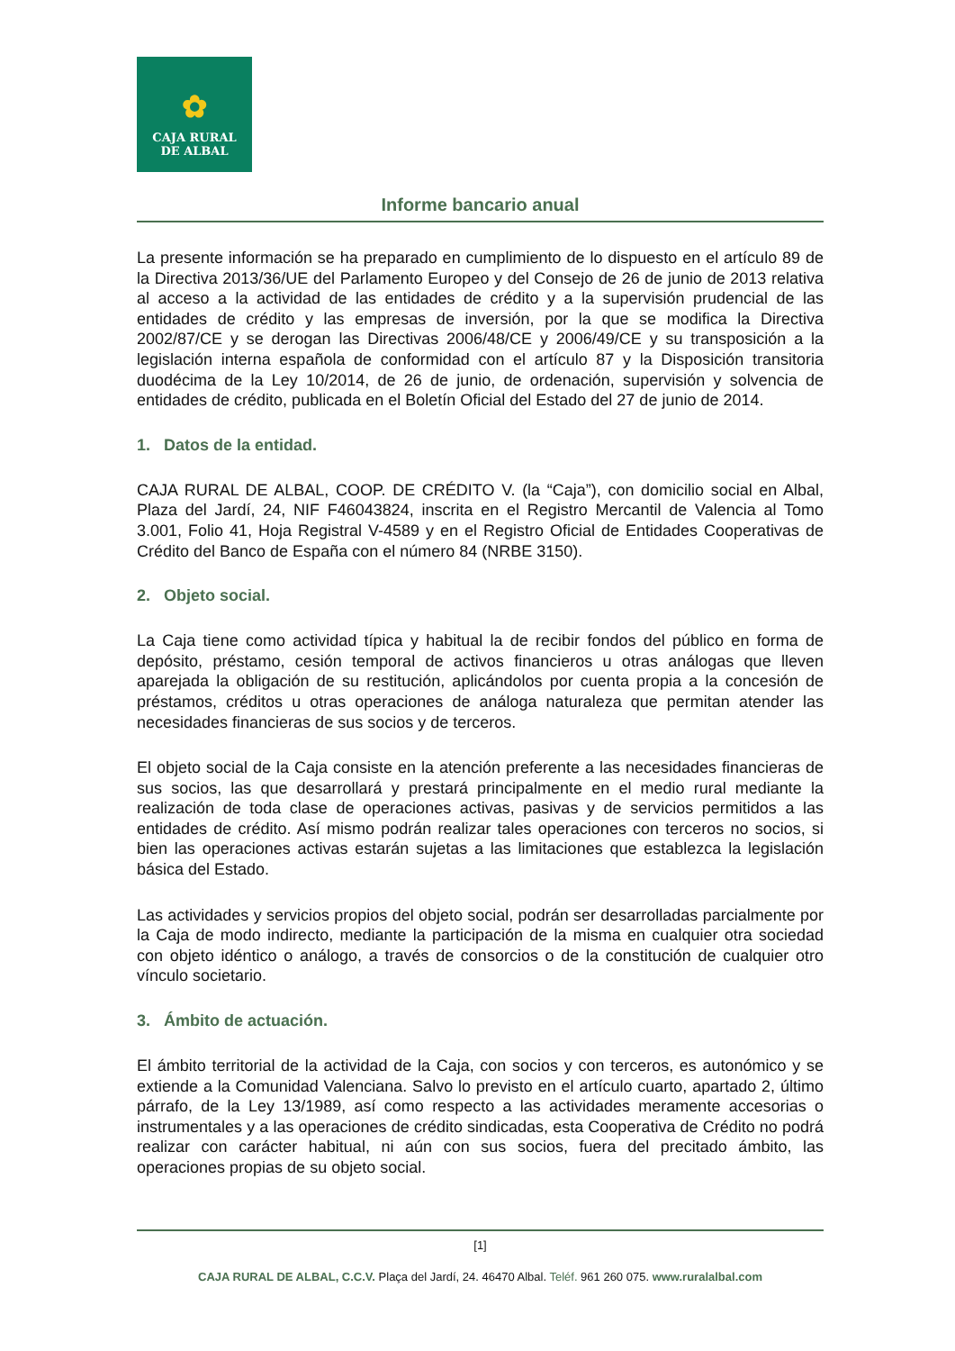✿
CAJA RURAL
DE ALBAL
Informe bancario anual
La presente información se ha preparado en cumplimiento de lo dispuesto en el artículo 89 de la Directiva 2013/36/UE del Parlamento Europeo y del Consejo de 26 de junio de 2013 relativa al acceso a la actividad de las entidades de crédito y a la supervisión prudencial de las entidades de crédito y las empresas de inversión, por la que se modifica la Directiva 2002/87/CE y se derogan las Directivas 2006/48/CE y 2006/49/CE y su transposición a la legislación interna española de conformidad con el artículo 87 y la Disposición transitoria duodécima de la Ley 10/2014, de 26 de junio, de ordenación, supervisión y solvencia de entidades de crédito, publicada en el Boletín Oficial del Estado del 27 de junio de 2014.
1. Datos de la entidad.
CAJA RURAL DE ALBAL, COOP. DE CRÉDITO V. (la “Caja”), con domicilio social en Albal, Plaza del Jardí, 24, NIF F46043824, inscrita en el Registro Mercantil de Valencia al Tomo 3.001, Folio 41, Hoja Registral V-4589 y en el Registro Oficial de Entidades Cooperativas de Crédito del Banco de España con el número 84 (NRBE 3150).
2. Objeto social.
La Caja tiene como actividad típica y habitual la de recibir fondos del público en forma de depósito, préstamo, cesión temporal de activos financieros u otras análogas que lleven aparejada la obligación de su restitución, aplicándolos por cuenta propia a la concesión de préstamos, créditos u otras operaciones de análoga naturaleza que permitan atender las necesidades financieras de sus socios y de terceros.
El objeto social de la Caja consiste en la atención preferente a las necesidades financieras de sus socios, las que desarrollará y prestará principalmente en el medio rural mediante la realización de toda clase de operaciones activas, pasivas y de servicios permitidos a las entidades de crédito. Así mismo podrán realizar tales operaciones con terceros no socios, si bien las operaciones activas estarán sujetas a las limitaciones que establezca la legislación básica del Estado.
Las actividades y servicios propios del objeto social, podrán ser desarrolladas parcialmente por la Caja de modo indirecto, mediante la participación de la misma en cualquier otra sociedad con objeto idéntico o análogo, a través de consorcios o de la constitución de cualquier otro vínculo societario.
3. Ámbito de actuación.
El ámbito territorial de la actividad de la Caja, con socios y con terceros, es autonómico y se extiende a la Comunidad Valenciana. Salvo lo previsto en el artículo cuarto, apartado 2, último párrafo, de la Ley 13/1989, así como respecto a las actividades meramente accesorias o instrumentales y a las operaciones de crédito sindicadas, esta Cooperativa de Crédito no podrá realizar con carácter habitual, ni aún con sus socios, fuera del precitado ámbito, las operaciones propias de su objeto social.
[1]
CAJA RURAL DE ALBAL, C.C.V. Plaça del Jardí, 24. 46470 Albal. Teléf. 961 260 075. www.ruralalbal.com